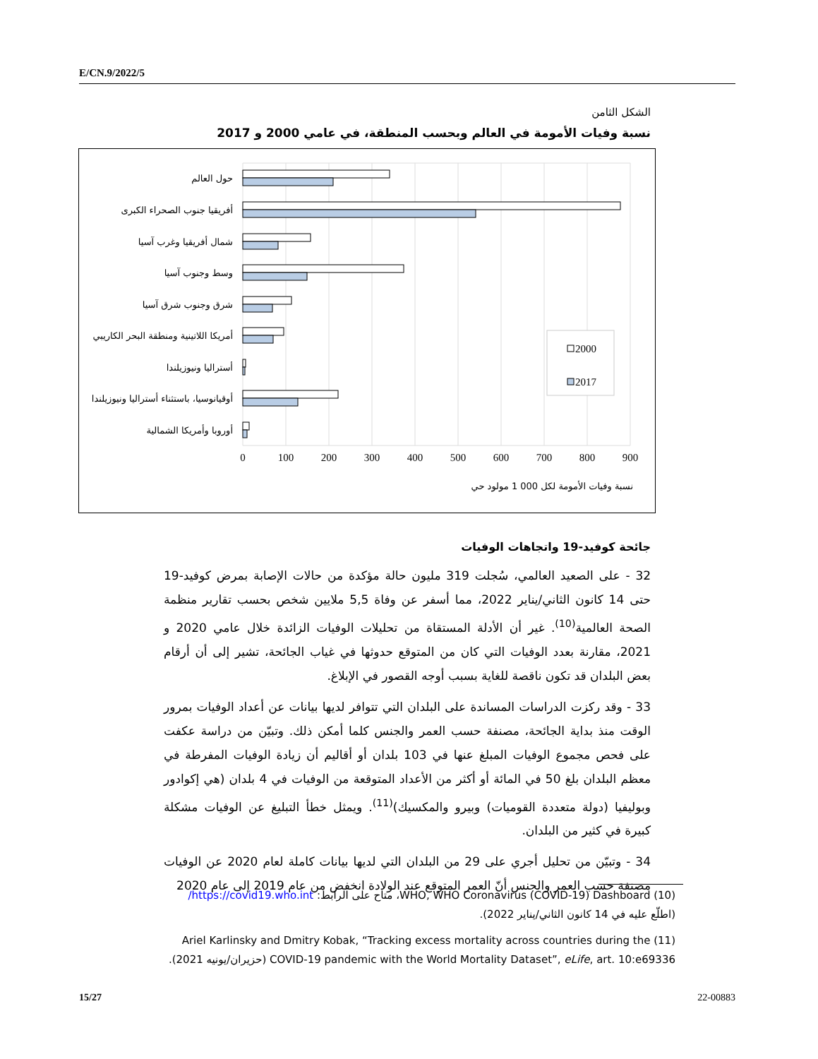E/CN.9/2022/5
الشكل الثامن
نسبة وفيات الأمومة في العالم وبحسب المنطقة، في عامي 2000 و 2017
حول العالم
أفريقيا جنوب الصحراء الكبرى
شمال أفريقيا وغرب آسيا
وسط وجنوب آسيا
شرق وجنوب شرق آسيا
أمريكا اللاتينية ومنطقة البحر الكاريبي
أستراليا ونيوزيلندا
أوقيانوسيا، باستثناء أستراليا ونيوزيلندا
أوروبا وأمريكا الشمالية
0
100
200
300
400
500
600
700
800
900
نسبة وفيات الأمومة لكل 000 1 مولود حي
2000
2017
جائحة كوفيد-19 واتجاهات الوفيات
32 - على الصعيد العالمي، سُجلت 319 مليون حالة مؤكدة من حالات الإصابة بمرض كوفيد-19 حتى 14 كانون الثاني/يناير 2022، مما أسفر عن وفاة 5,5 ملايين شخص بحسب تقارير منظمة الصحة العالمية<sup>(10)</sup>. غير أن الأدلة المستقاة من تحليلات الوفيات الزائدة خلال عامي 2020 و 2021، مقارنة بعدد الوفيات التي كان من المتوقع حدوثها في غياب الجائحة، تشير إلى أن أرقام بعض البلدان قد تكون ناقصة للغاية بسبب أوجه القصور في الإبلاغ.
33 - وقد ركزت الدراسات المساندة على البلدان التي تتوافر لديها بيانات عن أعداد الوفيات بمرور الوقت منذ بداية الجائحة، مصنفة حسب العمر والجنس كلما أمكن ذلك. وتبيّن من دراسة عكفت على فحص مجموع الوفيات المبلغ عنها في 103 بلدان أو أقاليم أن زيادة الوفيات المفرطة في معظم البلدان بلغ 50 في المائة أو أكثر من الأعداد المتوقعة من الوفيات في 4 بلدان (هي إكوادور وبوليفيا (دولة متعددة القوميات) وبيرو والمكسيك)<sup>(11)</sup>. ويمثل خطأ التبليغ عن الوفيات مشكلة كبيرة في كثير من البلدان.
34 - وتبيّن من تحليل أجري على 29 من البلدان التي لديها بيانات كاملة لعام 2020 عن الوفيات مصنفة حسب العمر والجنس أنّ العمر المتوقع عند الولادة انخفض من عام 2019 إلى عام 2020
(10) WHO, WHO Coronavirus (COVID-19) Dashboard، متاح على الرابط: https://covid19.who.int/ (اطلّع عليه في 14 كانون الثاني/يناير 2022).
(11) Ariel Karlinsky and Dmitry Kobak, “Tracking excess mortality across countries during the COVID-19 pandemic with the World Mortality Dataset”, eLife, art. 10:e69336 (حزيران/يونيه 2021).
15/27 22-00883